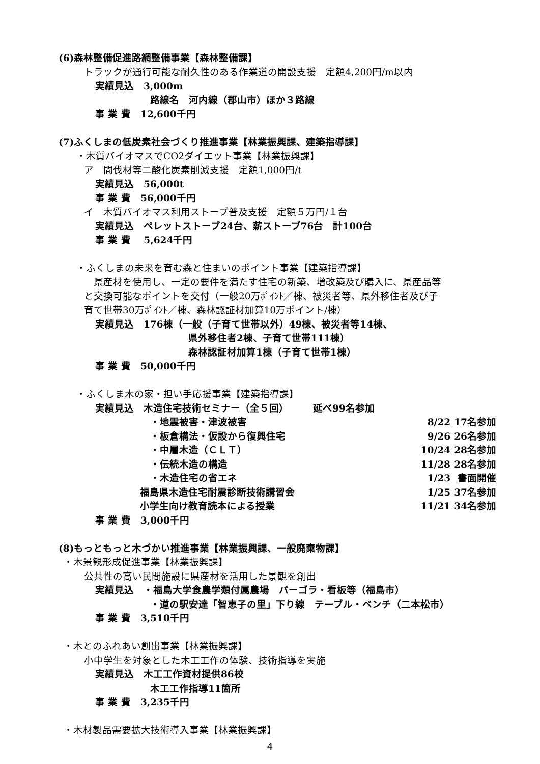(6)森林整備促進路網整備事業【森林整備課】
トラックが通行可能な耐久性のある作業道の開設支援　定額4,200円/m以内
実績見込　3,000m
路線名　河内線（郡山市）ほか３路線
事 業 費　12,600千円
(7)ふくしまの低炭素社会づくり推進事業【林業振興課、建築指導課】
・木質バイオマスでCO2ダイエット事業【林業振興課】
ア　間伐材等二酸化炭素削減支援　定額1,000円/t
実績見込　56,000t
事 業 費　56,000千円
イ　木質バイオマス利用ストーブ普及支援　定額５万円/１台
実績見込　ペレットストーブ24台、薪ストーブ76台　計100台
事 業 費　 5,624千円
・ふくしまの未来を育む森と住まいのポイント事業【建築指導課】
　県産材を使用し、一定の要件を満たす住宅の新築、増改築及び購入に、県産品等
と交換可能なポイントを交付（一般20万ﾎﾟｲﾝﾄ／棟、被災者等、県外移住者及び子
育て世帯30万ﾎﾟｲﾝﾄ／棟、森林認証材加算10万ポイント/棟）
実績見込　176棟（一般（子育て世帯以外）49棟、被災者等14棟、
県外移住者2棟、子育て世帯111棟）
森林認証材加算1棟（子育て世帯1棟）
事 業 費　50,000千円
・ふくしま木の家・担い手応援事業【建築指導課】
実績見込　木造住宅技術セミナー（全５回）　　　延べ99名参加
・地震被害・津波被害 8/22 17名参加
・板倉構法・仮設から復興住宅 9/26 26名参加
・中層木造（ＣＬＴ） 10/24 28名参加
・伝統木造の構造 11/28 28名参加
・木造住宅の省エネ 1/23 書面開催
福島県木造住宅耐震診断技術講習会 1/25 37名参加
小学生向け教育読本による授業 11/21 34名参加
事 業 費　3,000千円
(8)もっともっと木づかい推進事業【林業振興課、一般廃棄物課】
・木景観形成促進事業【林業振興課】
公共性の高い民間施設に県産材を活用した景観を創出
実績見込　・福島大学食農学類付属農場　パーゴラ・看板等（福島市）
・道の駅安達「智恵子の里」下り線　テーブル・ベンチ（二本松市）
事 業 費　3,510千円
・木とのふれあい創出事業【林業振興課】
小中学生を対象とした木工工作の体験、技術指導を実施
実績見込　木工工作資材提供86校
木工工作指導11箇所
事 業 費　3,235千円
・木材製品需要拡大技術導入事業【林業振興課】
4